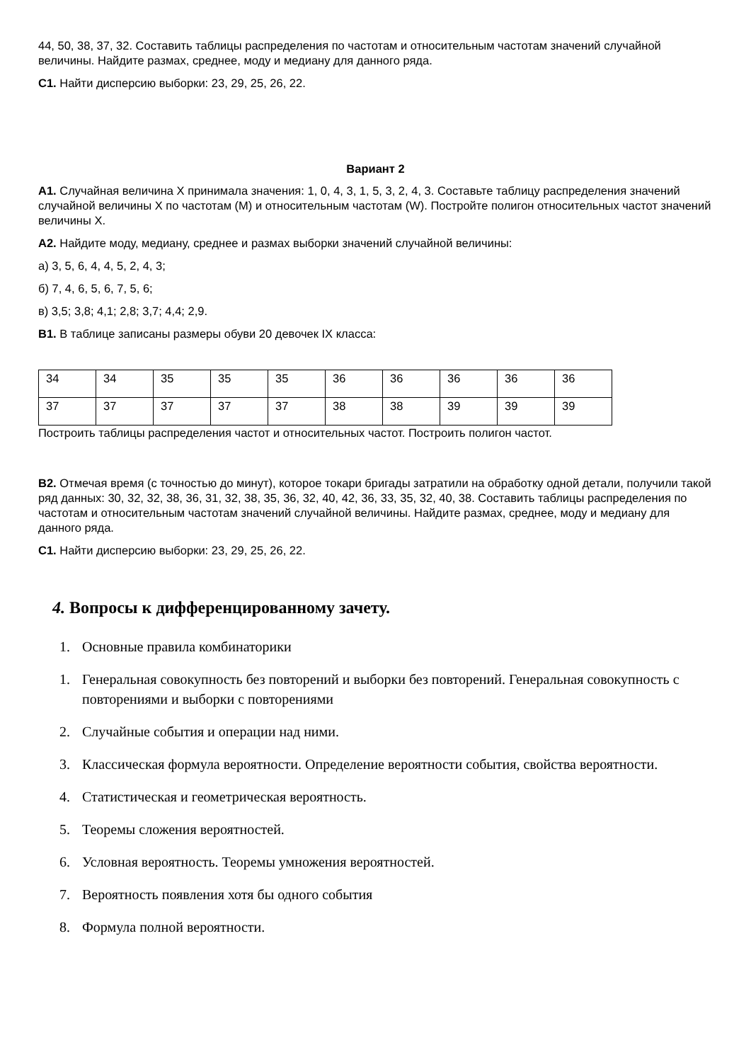44, 50, 38, 37, 32. Составить таблицы распределения по частотам и относительным частотам значений случайной величины. Найдите размах, среднее, моду и медиану для данного ряда.
С1. Найти дисперсию выборки: 23, 29, 25, 26, 22.
Вариант 2
А1. Случайная величина Х принимала значения: 1, 0, 4, 3, 1, 5, 3, 2, 4, 3. Составьте таблицу распределения значений случайной величины Х по частотам (М) и относительным частотам (W). Постройте полигон относительных частот значений величины Х.
А2. Найдите моду, медиану, среднее и размах выборки значений случайной величины:
а) 3, 5, 6, 4, 4, 5, 2, 4, 3;
б) 7, 4, 6, 5, 6, 7, 5, 6;
в) 3,5; 3,8; 4,1; 2,8; 3,7; 4,4; 2,9.
В1. В таблице записаны размеры обуви 20 девочек IX класса:
| 34 | 34 | 35 | 35 | 35 | 36 | 36 | 36 | 36 | 36 |
| 37 | 37 | 37 | 37 | 37 | 38 | 38 | 39 | 39 | 39 |
Построить таблицы распределения частот и относительных частот. Построить полигон частот.
В2. Отмечая время (с точностью до минут), которое токари бригады затратили на обработку одной детали, получили такой ряд данных: 30, 32, 32, 38, 36, 31, 32, 38, 35, 36, 32, 40, 42, 36, 33, 35, 32, 40, 38. Составить таблицы распределения по частотам и относительным частотам значений случайной величины. Найдите размах, среднее, моду и медиану для данного ряда.
С1. Найти дисперсию выборки: 23, 29, 25, 26, 22.
4. Вопросы к дифференцированному зачету.
1. Основные правила комбинаторики
1. Генеральная совокупность без повторений и выборки без повторений. Генеральная совокупность с повторениями и выборки с повторениями
2. Случайные события и операции над ними.
3. Классическая формула вероятности. Определение вероятности события, свойства вероятности.
4. Статистическая и геометрическая вероятность.
5. Теоремы сложения вероятностей.
6. Условная вероятность. Теоремы умножения вероятностей.
7. Вероятность появления хотя бы одного события
8. Формула полной вероятности.